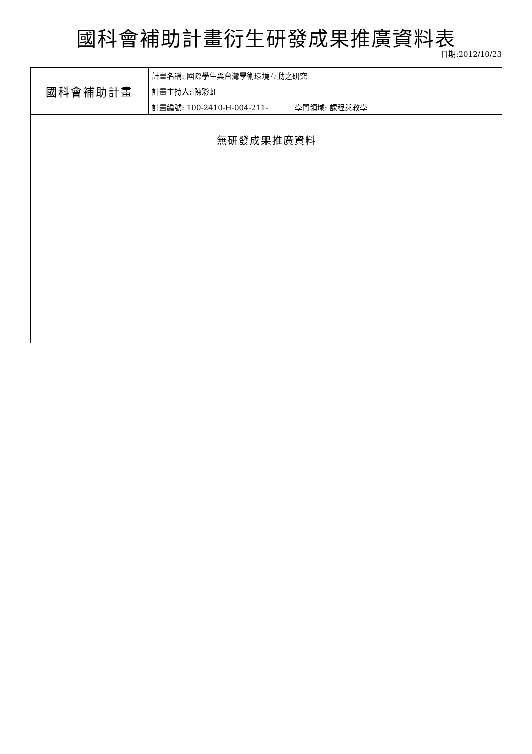國科會補助計畫衍生研發成果推廣資料表
日期:2012/10/23
| 國科會補助計畫 | 計畫名稱: 國際學生與台灣學術環境互動之研究 |
| | 計畫主持人: 陳彩虹 |
| | 計畫編號: 100-2410-H-004-211- 學門領域: 課程與教學 |
| 無研發成果推廣資料 | |